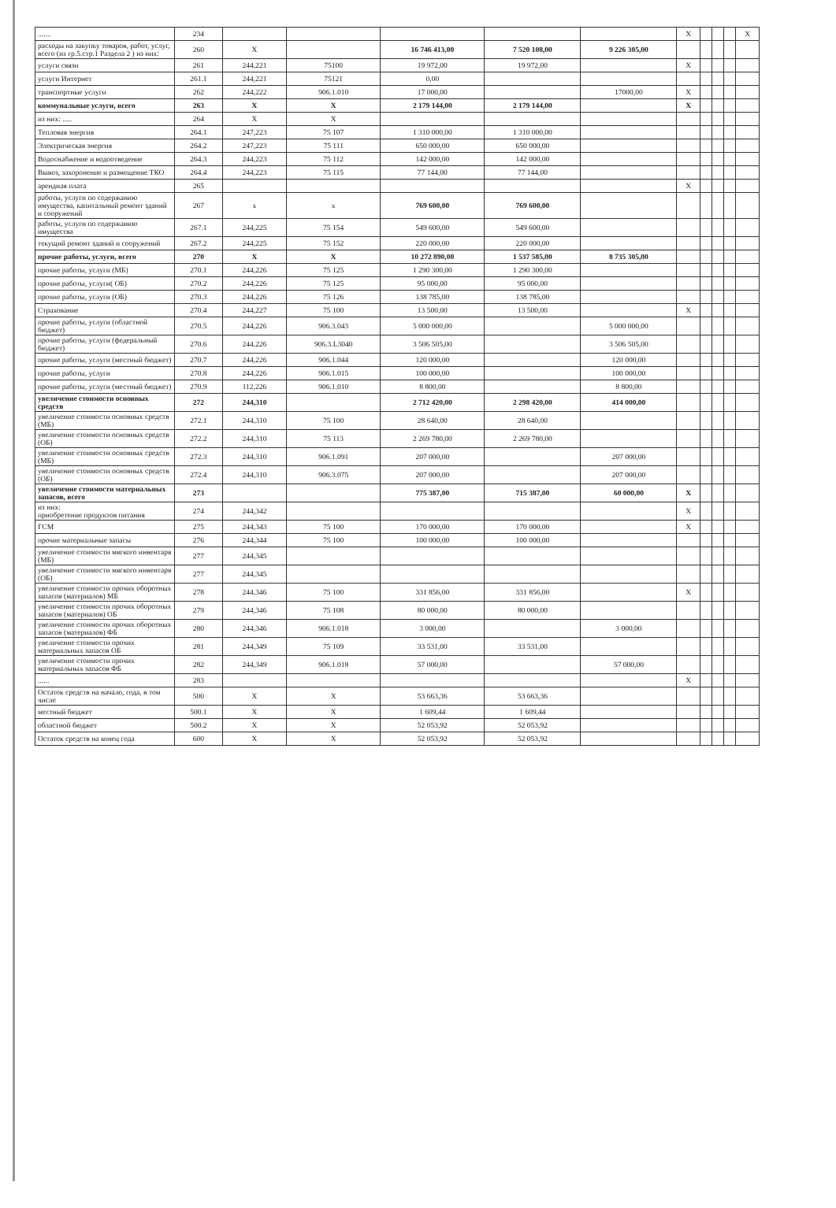| ....... | 234 | | | | | | X | | | | X |
| расходы на закупку товаров, работ, услуг, всего (из гр.5.стр.1 Раздела 2 ) из них: | 260 | X | | 16 746 413,00 | 7 520 108,00 | 9 226 305,00 | | | | | |
| услуги связи | 261 | 244,221 | 75100 | 19 972,00 | 19 972,00 | | X | | | | |
| услуги Интернет | 261.1 | 244,221 | 75121 | 0,00 | | | | | | | |
| транспортные услуги | 262 | 244,222 | 906.1.010 | 17 000,00 | | 17000,00 | X | | | | |
| коммунальные услуги, всего | 263 | X | X | 2 179 144,00 | 2 179 144,00 | | X | | | | |
| из них: ..... | 264 | X | X | | | | | | | | |
| Тепловая энергия | 264.1 | 247,223 | 75 107 | 1 310 000,00 | 1 310 000,00 | | | | | | |
| Электрическая энергия | 264.2 | 247,223 | 75 111 | 650 000,00 | 650 000,00 | | | | | | |
| Водоснабжение и водоотведение | 264.3 | 244,223 | 75 112 | 142 000,00 | 142 000,00 | | | | | | |
| Вывоз, захоронение и размещение ТКО | 264.4 | 244,223 | 75 115 | 77 144,00 | 77 144,00 | | | | | | |
| арендная плата | 265 | | | | | | X | | | | |
| работы, услуги по содержанию имущества, капитальный ремонт зданий и сооружений | 267 | x | x | 769 600,00 | 769 600,00 | | | | | | |
| работы, услуги по содержанию имущества | 267.1 | 244,225 | 75 154 | 549 600,00 | 549 600,00 | | | | | | |
| текущий ремонт зданий и сооружений | 267.2 | 244,225 | 75 152 | 220 000,00 | 220 000,00 | | | | | | |
| прочие работы, услуги, всего | 270 | X | X | 10 272 890,00 | 1 537 585,00 | 8 735 305,00 | | | | | |
| прочие работы, услуги (МБ) | 270.1 | 244,226 | 75 125 | 1 290 300,00 | 1 290 300,00 | | | | | | |
| прочие работы, услуги( ОБ) | 270.2 | 244,226 | 75 125 | 95 000,00 | 95 000,00 | | | | | | |
| прочие работы, услуги (ОБ) | 270.3 | 244,226 | 75 126 | 138 785,00 | 138 785,00 | | | | | | |
| Страхование | 270.4 | 244,227 | 75 100 | 13 500,00 | 13 500,00 | | X | | | | |
| прочие работы, услуги (областной бюджет) | 270.5 | 244,226 | 906.3.043 | 5 000 000,00 | | 5 000 000,00 | | | | | |
| прочие работы, услуги (федеральный бюджет) | 270.6 | 244,226 | 906.3.L3040 | 3 506 505,00 | | 3 506 505,00 | | | | | |
| прочие работы, услуги (местный бюджет) | 270.7 | 244,226 | 906.1.044 | 120 000,00 | | 120 000,00 | | | | | |
| прочие работы, услуги | 270.8 | 244,226 | 906.1.015 | 100 000,00 | | 100 000,00 | | | | | |
| прочие работы, услуги (местный бюджет) | 270.9 | 112,226 | 906.1.010 | 8 800,00 | | 8 800,00 | | | | | |
| увеличение стоимости основных средств | 272 | 244,310 | | 2 712 420,00 | 2 298 420,00 | 414 000,00 | | | | | |
| увеличение стоимости основных средств (МБ) | 272.1 | 244,310 | 75 100 | 28 640,00 | 28 640,00 | | | | | | |
| увеличение стоимости основных средств (ОБ) | 272.2 | 244,310 | 75 113 | 2 269 780,00 | 2 269 780,00 | | | | | | |
| увеличение стоимости основных средств (МБ) | 272.3 | 244,310 | 906.1.091 | 207 000,00 | | 207 000,00 | | | | | |
| увеличение стоимости основных средств (ОБ) | 272.4 | 244,310 | 906.3.075 | 207 000,00 | | 207 000,00 | | | | | |
| увеличение стоимости материальных запасов, всего | 273 | | | 775 387,00 | 715 387,00 | 60 000,00 | X | | | | |
| из них: приобретение продуктов питания | 274 | 244,342 | | | | | X | | | | |
| ГСМ | 275 | 244,343 | 75 100 | 170 000,00 | 170 000,00 | | X | | | | |
| прочие материальные запасы | 276 | 244,344 | 75 100 | 100 000,00 | 100 000,00 | | | | | | |
| увеличение стоимости мягкого инвентаря (МБ) | 277 | 244,345 | | | | | | | | | |
| увеличение стоимости мягкого инвентаря (ОБ) | 277 | 244,345 | | | | | | | | | |
| увеличение стоимости прочих оборотных запасов (материалов) МБ | 278 | 244,346 | 75 100 | 331 856,00 | 331 856,00 | | X | | | | |
| увеличение стоимости прочих оборотных запасов (материалов) ОБ | 279 | 244,346 | 75 108 | 80 000,00 | 80 000,00 | | | | | | |
| увеличение стоимости прочих оборотных запасов (материалов) ФБ | 280 | 244,346 | 906.1.018 | 3 000,00 | | 3 000,00 | | | | | |
| увеличение стоимости прочих материальных запасов ОБ | 281 | 244,349 | 75 109 | 33 531,00 | 33 531,00 | | | | | | |
| увеличение стоимости прочих материальных запасов ФБ | 282 | 244,349 | 906.1.018 | 57 000,00 | | 57 000,00 | | | | | |
| ...... | 283 | | | | | | X | | | | |
| Остаток средств на начало, года, в том числе | 500 | X | X | 53 663,36 | 53 663,36 | | | | | | |
| местный бюджет | 500.1 | X | X | 1 609,44 | 1 609,44 | | | | | | |
| областной бюджет | 500.2 | X | X | 52 053,92 | 52 053,92 | | | | | | |
| Остаток средств на конец года | 600 | X | X | 52 053,92 | 52 053,92 | | | | | | |